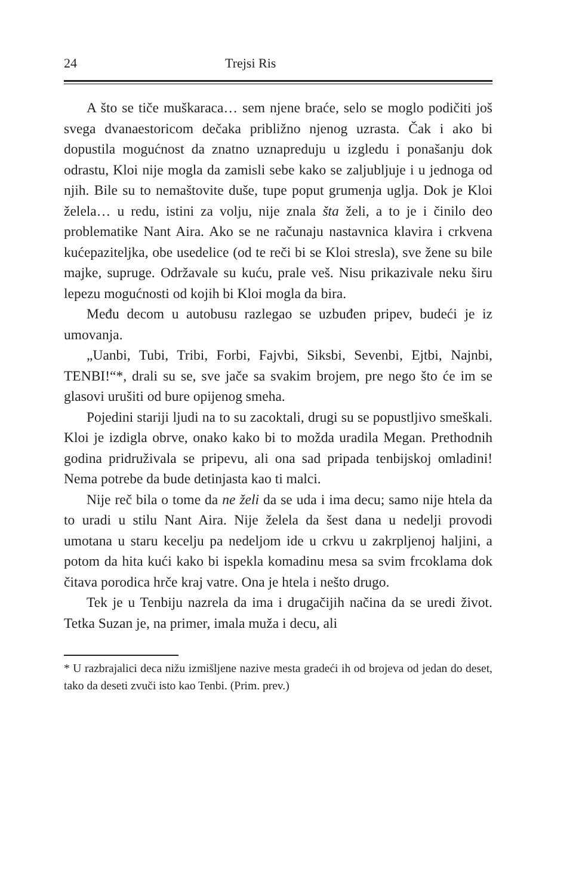24 Trejsi Ris
A što se tiče muškaraca… sem njene braće, selo se moglo podičiti još svega dvanaestoricom dečaka približno njenog uzrasta. Čak i ako bi dopustila mogućnost da znatno uznapreduju u izgledu i ponašanju dok odrastu, Kloi nije mogla da zamisli sebe kako se zaljubljuje i u jednoga od njih. Bile su to nemaštovite duše, tupe poput grumenja uglja. Dok je Kloi želela… u redu, istini za volju, nije znala šta želi, a to je i činilo deo problematike Nant Aira. Ako se ne računaju nastavnica klavira i crkvena kućepaziteljka, obe usedelice (od te reči bi se Kloi stresla), sve žene su bile majke, supruge. Održavale su kuću, prale veš. Nisu prikazivale neku širu lepezu mogućnosti od kojih bi Kloi mogla da bira.
Među decom u autobusu razlegao se uzbuđen pripev, budeći je iz umovanja.
„Uanbi, Tubi, Tribi, Forbi, Fajvbi, Siksbi, Sevenbi, Ejtbi, Najnbi, TENBI!“*, drali su se, sve jače sa svakim brojem, pre nego što će im se glasovi urušiti od bure opijenog smeha.
Pojedini stariji ljudi na to su zacoktali, drugi su se popustljivo smeškali. Kloi je izdigla obrve, onako kako bi to možda uradila Megan. Prethodnih godina pridruživala se pripevu, ali ona sad pripada tenbijskoj omladini! Nema potrebe da bude detinjasta kao ti malci.
Nije reč bila o tome da ne želi da se uda i ima decu; samo nije htela da to uradi u stilu Nant Aira. Nije želela da šest dana u nedelji provodi umotana u staru kecelju pa nedeljom ide u crkvu u zakrpljenoj haljini, a potom da hita kući kako bi ispekla komadinu mesa sa svim frcoklama dok čitava porodica hrče kraj vatre. Ona je htela i nešto drugo.
Tek je u Tenbiju nazrela da ima i drugačijih načina da se uredi život. Tetka Suzan je, na primer, imala muža i decu, ali
* U razbrajalici deca nižu izmišljene nazive mesta gradeći ih od brojeva od jedan do deset, tako da deseti zvuči isto kao Tenbi. (Prim. prev.)